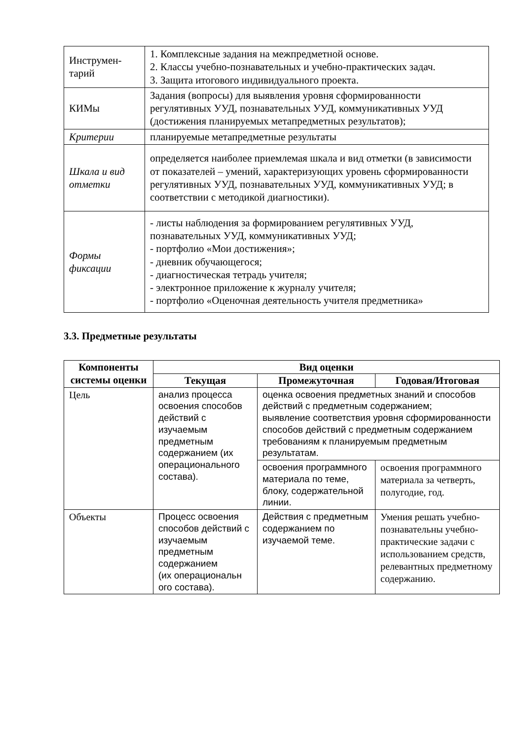| Инструмен- тарий | 1. Комплексные задания на межпредметной основе. 2. Классы учебно-познавательных и учебно-практических задач. 3. Защита итогового индивидуального проекта. |
| КИМы | Задания (вопросы) для выявления уровня сформированности регулятивных УУД, познавательных УУД, коммуникативных УУД (достижения планируемых метапредметных результатов); |
| Критерии | планируемые метапредметные результаты |
| Шкала и вид отметки | определяется наиболее приемлемая шкала и вид отметки (в зависимости от показателей – умений, характеризующих уровень сформированности регулятивных УУД, познавательных УУД, коммуникативных УУД; в соответствии с методикой диагностики). |
| Формы фиксации | - листы наблюдения за формированием регулятивных УУД, познавательных УУД, коммуникативных УУД; - портфолио «Мои достижения»; - дневник обучающегося; - диагностическая тетрадь учителя; - электронное приложение к журналу учителя; - портфолио «Оценочная деятельность учителя предметника» |
3.3. Предметные результаты
| Компоненты системы оценки | Вид оценки | | |
| --- | --- | --- | --- |
| | Текущая | Промежуточная | Годовая/Итоговая |
| Цель | анализ процесса освоения способов действий с изучаемым предметным содержанием (их операционального состава). | оценка освоения предметных знаний и способов действий с предметным содержанием; выявление соответствия уровня сформированности способов действий с предметным содержанием требованиям к планируемым предметным результатам. | |
| | | освоения программного материала по теме, блоку, содержательной линии. | освоения программного материала за четверть, полугодие, год. |
| Объекты | Процесс освоения способов действий с изучаемым предметным содержанием (их операциональн ого состава). | Действия с предметным содержанием по изучаемой теме. | Умения решать учебно-познавательны учебно-практические задачи с использованием средств, релевантных предметному содержанию. |